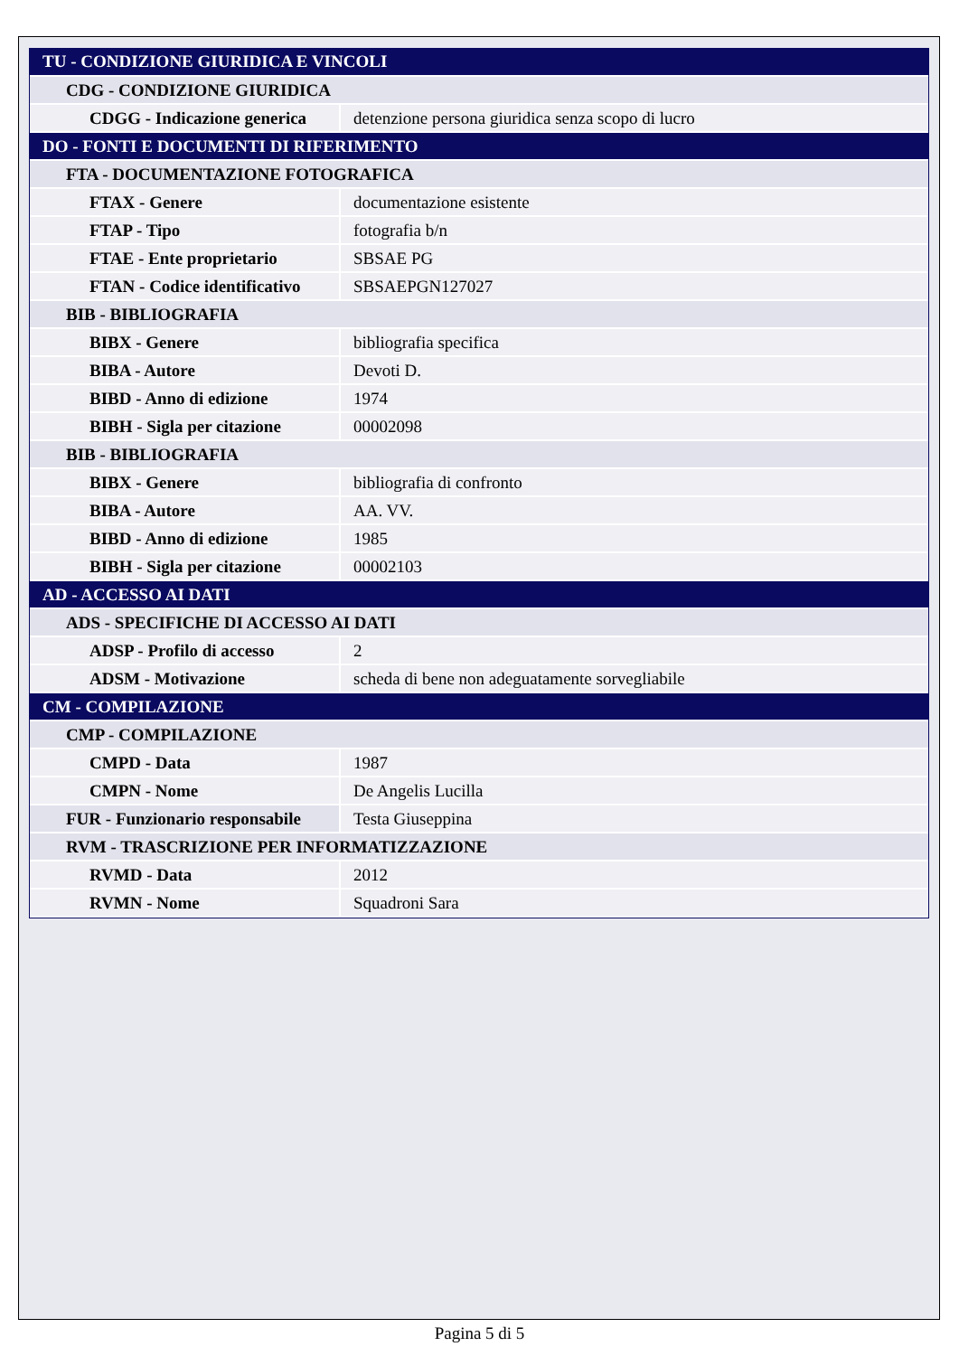| TU - CONDIZIONE GIURIDICA E VINCOLI | |
| CDG - CONDIZIONE GIURIDICA | |
| CDGG - Indicazione generica | detenzione persona giuridica senza scopo di lucro |
| DO - FONTI E DOCUMENTI DI RIFERIMENTO | |
| FTA - DOCUMENTAZIONE FOTOGRAFICA | |
| FTAX - Genere | documentazione esistente |
| FTAP - Tipo | fotografia b/n |
| FTAE - Ente proprietario | SBSAE PG |
| FTAN - Codice identificativo | SBSAEPGN127027 |
| BIB - BIBLIOGRAFIA | |
| BIBX - Genere | bibliografia specifica |
| BIBA - Autore | Devoti D. |
| BIBD - Anno di edizione | 1974 |
| BIBH - Sigla per citazione | 00002098 |
| BIB - BIBLIOGRAFIA | |
| BIBX - Genere | bibliografia di confronto |
| BIBA - Autore | AA. VV. |
| BIBD - Anno di edizione | 1985 |
| BIBH - Sigla per citazione | 00002103 |
| AD - ACCESSO AI DATI | |
| ADS - SPECIFICHE DI ACCESSO AI DATI | |
| ADSP - Profilo di accesso | 2 |
| ADSM - Motivazione | scheda di bene non adeguatamente sorvegliabile |
| CM - COMPILAZIONE | |
| CMP - COMPILAZIONE | |
| CMPD - Data | 1987 |
| CMPN - Nome | De Angelis Lucilla |
| FUR - Funzionario responsabile | Testa Giuseppina |
| RVM - TRASCRIZIONE PER INFORMATIZZAZIONE | |
| RVMD - Data | 2012 |
| RVMN - Nome | Squadroni Sara |
Pagina 5 di 5